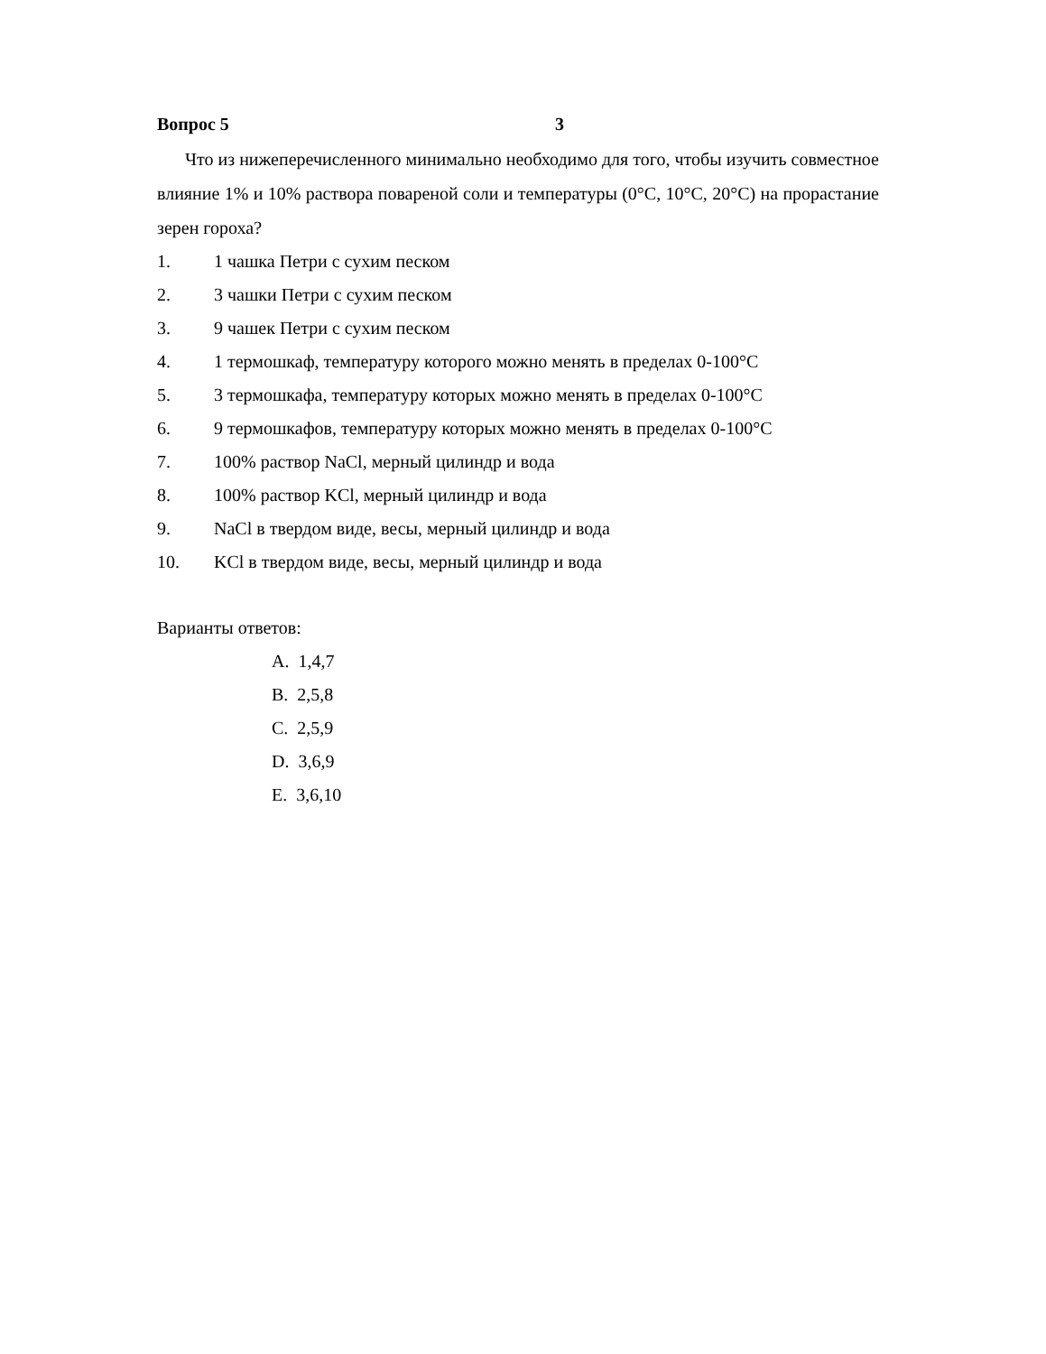Вопрос 5 3
Что из нижеперечисленного минимально необходимо для того, чтобы изучить совместное влияние 1% и 10% раствора повареной соли и температуры (0°C, 10°C, 20°C) на прорастание зерен гороха?
1. 1 чашка Петри с сухим песком
2. 3 чашки Петри с сухим песком
3. 9 чашек Петри с сухим песком
4. 1 термошкаф, температуру которого можно менять в пределах 0-100°C
5. 3 термошкафа, температуру которых можно менять в пределах 0-100°C
6. 9 термошкафов, температуру которых можно менять в пределах 0-100°C
7. 100% раствор NaCl, мерный цилиндр и вода
8. 100% раствор KCl, мерный цилиндр и вода
9. NaCl в твердом виде, весы, мерный цилиндр и вода
10. KCl в твердом виде, весы, мерный цилиндр и вода
Варианты ответов:
A. 1,4,7
B. 2,5,8
C. 2,5,9
D. 3,6,9
E. 3,6,10